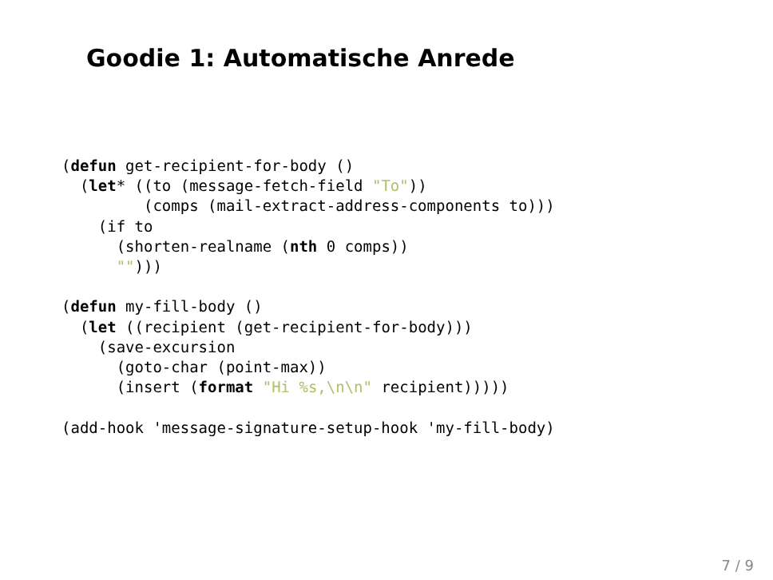Goodie 1: Automatische Anrede
(defun get-recipient-for-body ()
  (let* ((to (message-fetch-field "To"))
         (comps (mail-extract-address-components to)))
    (if to
      (shorten-realname (nth 0 comps))
      "")))

(defun my-fill-body ()
  (let ((recipient (get-recipient-for-body)))
    (save-excursion
      (goto-char (point-max))
      (insert (format "Hi %s,\n\n" recipient)))))

(add-hook 'message-signature-setup-hook 'my-fill-body)
7 / 9